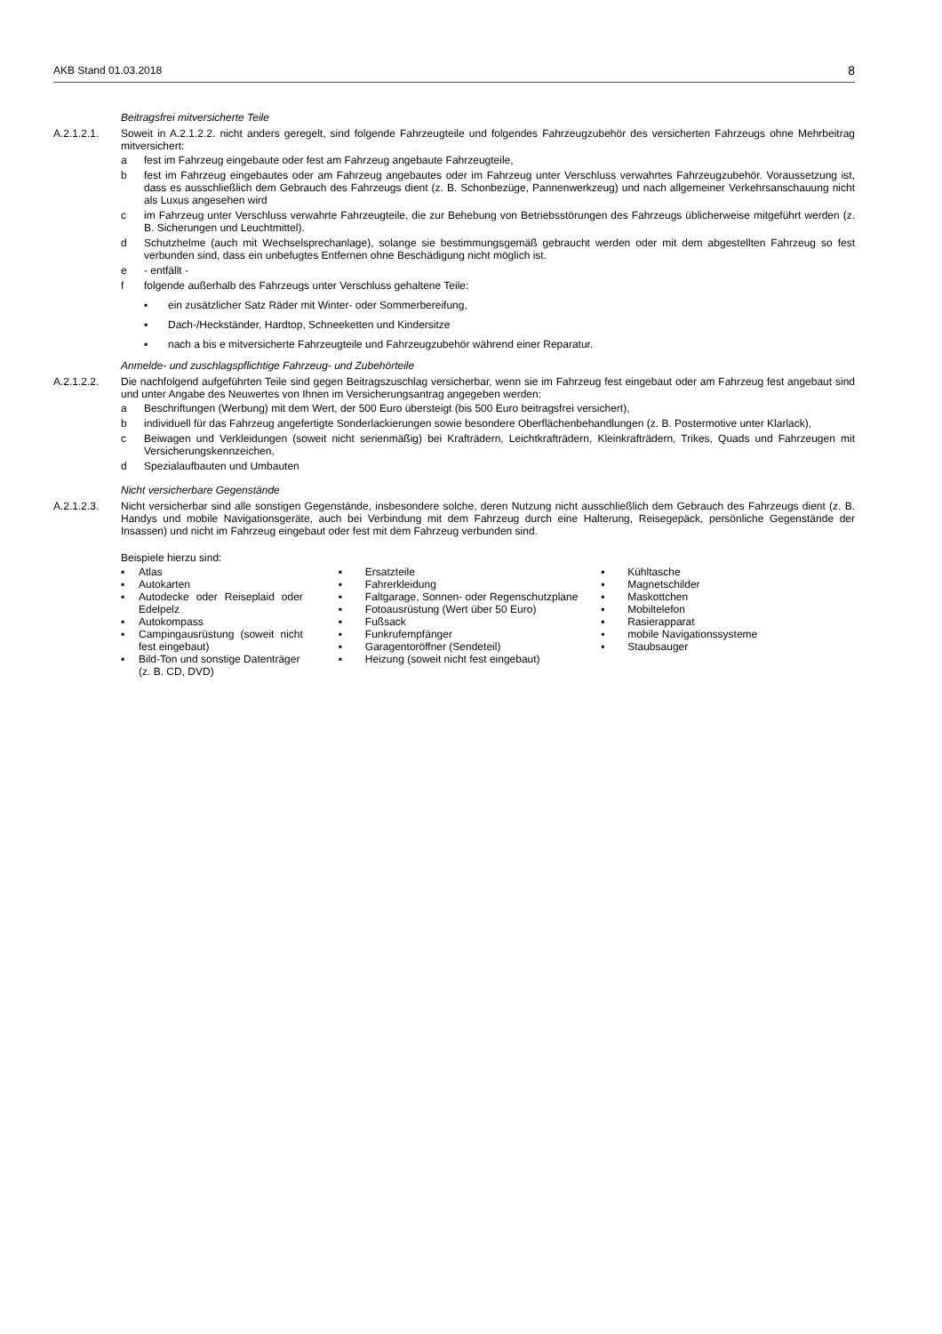AKB Stand 01.03.2018 8
Beitragsfrei mitversicherte Teile
A.2.1.2.1. Soweit in A.2.1.2.2. nicht anders geregelt, sind folgende Fahrzeugteile und folgendes Fahrzeugzubehör des versicherten Fahrzeugs ohne Mehrbeitrag mitversichert:
a fest im Fahrzeug eingebaute oder fest am Fahrzeug angebaute Fahrzeugteile,
b fest im Fahrzeug eingebautes oder am Fahrzeug angebautes oder im Fahrzeug unter Verschluss verwahrtes Fahrzeugzubehör. Voraussetzung ist, dass es ausschließlich dem Gebrauch des Fahrzeugs dient (z. B. Schonbezüge, Pannenwerkzeug) und nach allgemeiner Verkehrsanschauung nicht als Luxus angesehen wird
c im Fahrzeug unter Verschluss verwahrte Fahrzeugteile, die zur Behebung von Betriebsstörungen des Fahrzeugs üblicherweise mitgeführt werden (z. B. Sicherungen und Leuchtmittel).
d Schutzhelme (auch mit Wechselsprechanlage), solange sie bestimmungsgemäß gebraucht werden oder mit dem abgestellten Fahrzeug so fest verbunden sind, dass ein unbefugtes Entfernen ohne Beschädigung nicht möglich ist.
e - entfällt -
f folgende außerhalb des Fahrzeugs unter Verschluss gehaltene Teile:
▪ ein zusätzlicher Satz Räder mit Winter- oder Sommerbereifung,
▪ Dach-/Heckständer, Hardtop, Schneeketten und Kindersitze
▪ nach a bis e mitversicherte Fahrzeugteile und Fahrzeugzubehör während einer Reparatur.
Anmelde- und zuschlagspflichtige Fahrzeug- und Zubehörteile
A.2.1.2.2. Die nachfolgend aufgeführten Teile sind gegen Beitragszuschlag versicherbar, wenn sie im Fahrzeug fest eingebaut oder am Fahrzeug fest angebaut sind und unter Angabe des Neuwertes von Ihnen im Versicherungsantrag angegeben werden:
a Beschriftungen (Werbung) mit dem Wert, der 500 Euro übersteigt (bis 500 Euro beitragsfrei versichert),
b individuell für das Fahrzeug angefertigte Sonderlackierungen sowie besondere Oberflächenbehandlungen (z. B. Postermotive unter Klarlack),
c Beiwagen und Verkleidungen (soweit nicht serienmäßig) bei Krafträdern, Leichtkrafträdern, Kleinkrafträdern, Trikes, Quads und Fahrzeugen mit Versicherungskennzeichen,
d Spezialaufbauten und Umbauten
Nicht versicherbare Gegenstände
A.2.1.2.3. Nicht versicherbar sind alle sonstigen Gegenstände, insbesondere solche, deren Nutzung nicht ausschließlich dem Gebrauch des Fahrzeugs dient (z. B. Handys und mobile Navigationsgeräte, auch bei Verbindung mit dem Fahrzeug durch eine Halterung, Reisegepäck, persönliche Gegenstände der Insassen) und nicht im Fahrzeug eingebaut oder fest mit dem Fahrzeug verbunden sind.
Beispiele hierzu sind:
▪ Atlas
▪ Autokarten
▪ Autodecke oder Reiseplaid oder Edelpelz
▪ Autokompass
▪ Campingausrüstung (soweit nicht fest eingebaut)
▪ Bild-Ton und sonstige Datenträger (z. B. CD, DVD)
▪ Ersatzteile
▪ Fahrerkleidung
▪ Faltgarage, Sonnen- oder Regenschutzplane
▪ Fotoausrüstung (Wert über 50 Euro)
▪ Fußsack
▪ Funkrufempfänger
▪ Garagentoröffner (Sendeteil)
▪ Heizung (soweit nicht fest eingebaut)
▪ Kühltasche
▪ Magnetschilder
▪ Maskottchen
▪ Mobiltelefon
▪ Rasierapparat
▪ mobile Navigationssysteme
▪ Staubsauger